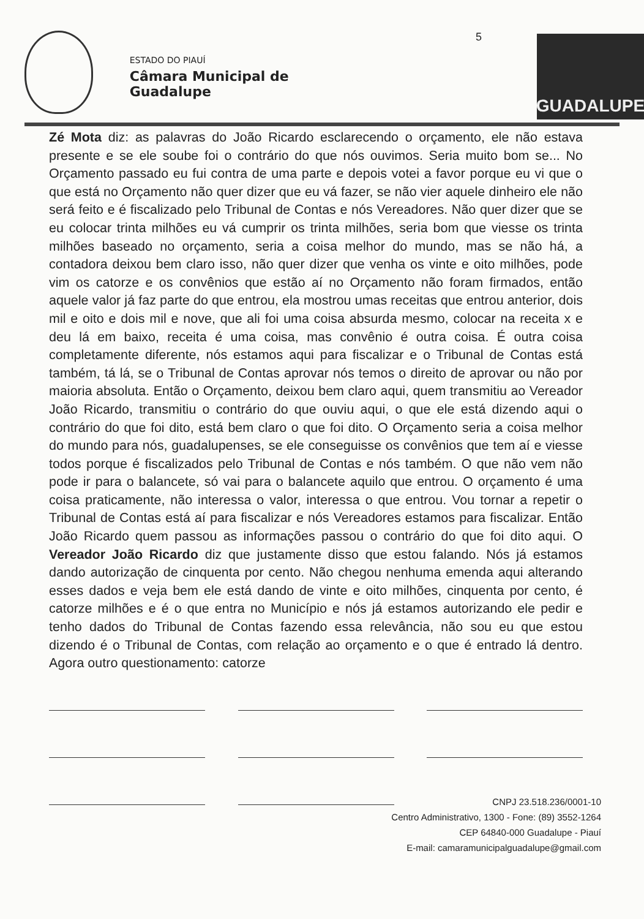ESTADO DO PIAUÍ
Câmara Municipal de Guadalupe
5
GUADALUPE
Zé Mota diz: as palavras do João Ricardo esclarecendo o orçamento, ele não estava presente e se ele soube foi o contrário do que nós ouvimos. Seria muito bom se... No Orçamento passado eu fui contra de uma parte e depois votei a favor porque eu vi que o que está no Orçamento não quer dizer que eu vá fazer, se não vier aquele dinheiro ele não será feito e é fiscalizado pelo Tribunal de Contas e nós Vereadores. Não quer dizer que se eu colocar trinta milhões eu vá cumprir os trinta milhões, seria bom que viesse os trinta milhões baseado no orçamento, seria a coisa melhor do mundo, mas se não há, a contadora deixou bem claro isso, não quer dizer que venha os vinte e oito milhões, pode vim os catorze e os convênios que estão aí no Orçamento não foram firmados, então aquele valor já faz parte do que entrou, ela mostrou umas receitas que entrou anterior, dois mil e oito e dois mil e nove, que ali foi uma coisa absurda mesmo, colocar na receita x e deu lá em baixo, receita é uma coisa, mas convênio é outra coisa. É outra coisa completamente diferente, nós estamos aqui para fiscalizar e o Tribunal de Contas está também, tá lá, se o Tribunal de Contas aprovar nós temos o direito de aprovar ou não por maioria absoluta. Então o Orçamento, deixou bem claro aqui, quem transmitiu ao Vereador João Ricardo, transmitiu o contrário do que ouviu aqui, o que ele está dizendo aqui o contrário do que foi dito, está bem claro o que foi dito. O Orçamento seria a coisa melhor do mundo para nós, guadalupenses, se ele conseguisse os convênios que tem aí e viesse todos porque é fiscalizados pelo Tribunal de Contas e nós também. O que não vem não pode ir para o balancete, só vai para o balancete aquilo que entrou. O orçamento é uma coisa praticamente, não interessa o valor, interessa o que entrou. Vou tornar a repetir o Tribunal de Contas está aí para fiscalizar e nós Vereadores estamos para fiscalizar. Então João Ricardo quem passou as informações passou o contrário do que foi dito aqui. O Vereador João Ricardo diz que justamente disso que estou falando. Nós já estamos dando autorização de cinquenta por cento. Não chegou nenhuma emenda aqui alterando esses dados e veja bem ele está dando de vinte e oito milhões, cinquenta por cento, é catorze milhões e é o que entra no Município e nós já estamos autorizando ele pedir e tenho dados do Tribunal de Contas fazendo essa relevância, não sou eu que estou dizendo é o Tribunal de Contas, com relação ao orçamento e o que é entrado lá dentro. Agora outro questionamento: catorze
CNPJ 23.518.236/0001-10
Centro Administrativo, 1300 - Fone: (89) 3552-1264
CEP 64840-000 Guadalupe - Piauí
E-mail: camaramunicipalguadalupe@gmail.com